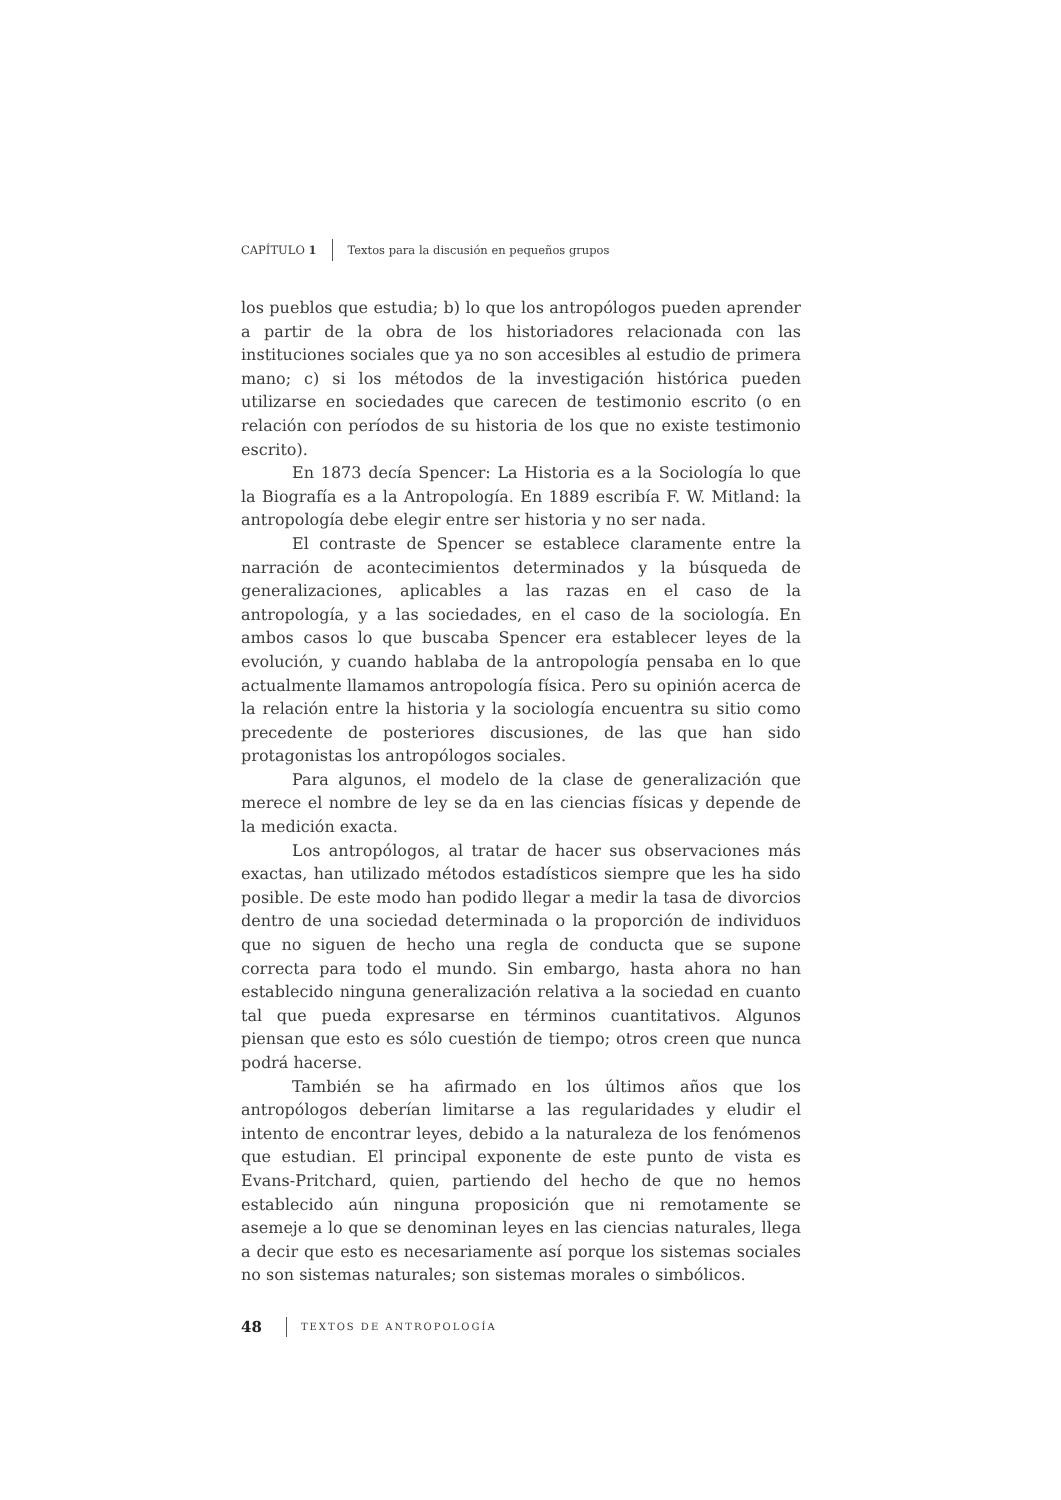CAPÍTULO 1 Textos para la discusión en pequeños grupos
los pueblos que estudia; b) lo que los antropólogos pueden aprender a partir de la obra de los historiadores relacionada con las instituciones sociales que ya no son accesibles al estudio de primera mano; c) si los métodos de la investigación histórica pueden utilizarse en sociedades que carecen de testimonio escrito (o en relación con períodos de su historia de los que no existe testimonio escrito).
En 1873 decía Spencer: La Historia es a la Sociología lo que la Biografía es a la Antropología. En 1889 escribía F. W. Mitland: la antropología debe elegir entre ser historia y no ser nada.
El contraste de Spencer se establece claramente entre la narración de acontecimientos determinados y la búsqueda de generalizaciones, aplicables a las razas en el caso de la antropología, y a las sociedades, en el caso de la sociología. En ambos casos lo que buscaba Spencer era establecer leyes de la evolución, y cuando hablaba de la antropología pensaba en lo que actualmente llamamos antropología física. Pero su opinión acerca de la relación entre la historia y la sociología encuentra su sitio como precedente de posteriores discusiones, de las que han sido protagonistas los antropólogos sociales.
Para algunos, el modelo de la clase de generalización que merece el nombre de ley se da en las ciencias físicas y depende de la medición exacta.
Los antropólogos, al tratar de hacer sus observaciones más exactas, han utilizado métodos estadísticos siempre que les ha sido posible. De este modo han podido llegar a medir la tasa de divorcios dentro de una sociedad determinada o la proporción de individuos que no siguen de hecho una regla de conducta que se supone correcta para todo el mundo. Sin embargo, hasta ahora no han establecido ninguna generalización relativa a la sociedad en cuanto tal que pueda expresarse en términos cuantitativos. Algunos piensan que esto es sólo cuestión de tiempo; otros creen que nunca podrá hacerse.
También se ha afirmado en los últimos años que los antropólogos deberían limitarse a las regularidades y eludir el intento de encontrar leyes, debido a la naturaleza de los fenómenos que estudian. El principal exponente de este punto de vista es Evans-Pritchard, quien, partiendo del hecho de que no hemos establecido aún ninguna proposición que ni remotamente se asemeje a lo que se denominan leyes en las ciencias naturales, llega a decir que esto es necesariamente así porque los sistemas sociales no son sistemas naturales; son sistemas morales o simbólicos.
48 TEXTOS DE ANTROPOLOGÍA